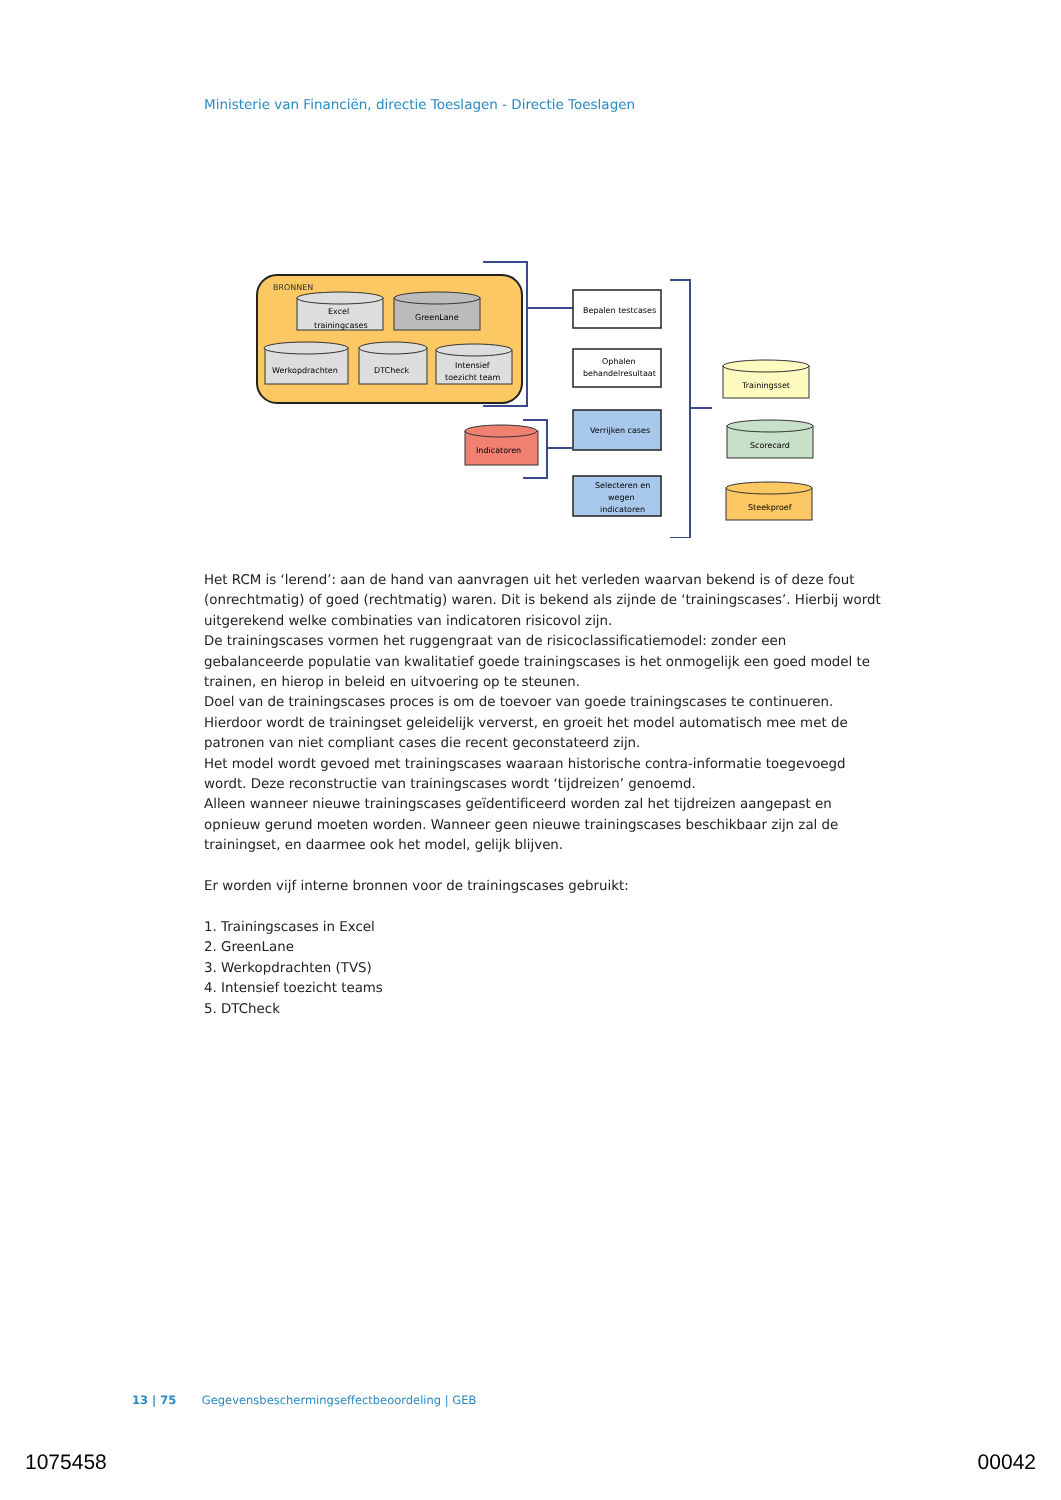Ministerie van Financiën, directie Toeslagen - Directie Toeslagen
BRONNEN
Excel
trainingcases
GreenLane
Werkopdrachten
DTCheck
Intensief
toezicht team
Bepalen testcases
Ophalen
behandelresultaat
Verrijken cases
Selecteren en
wegen
indicatoren
Indicatoren
Trainingsset
Scorecard
Steekproef
Het RCM is ‘lerend’: aan de hand van aanvragen uit het verleden waarvan bekend is of deze fout (onrechtmatig) of goed (rechtmatig) waren. Dit is bekend als zijnde de ‘trainingscases’. Hierbij wordt uitgerekend welke combinaties van indicatoren risicovol zijn.
De trainingscases vormen het ruggengraat van de risicoclassificatiemodel: zonder een gebalanceerde populatie van kwalitatief goede trainingscases is het onmogelijk een goed model te trainen, en hierop in beleid en uitvoering op te steunen.
Doel van de trainingscases proces is om de toevoer van goede trainingscases te continueren. Hierdoor wordt de trainingset geleidelijk ververst, en groeit het model automatisch mee met de patronen van niet compliant cases die recent geconstateerd zijn.
Het model wordt gevoed met trainingscases waaraan historische contra-informatie toegevoegd wordt. Deze reconstructie van trainingscases wordt ‘tijdreizen’ genoemd.
Alleen wanneer nieuwe trainingscases geïdentificeerd worden zal het tijdreizen aangepast en opnieuw gerund moeten worden. Wanneer geen nieuwe trainingscases beschikbaar zijn zal de trainingset, en daarmee ook het model, gelijk blijven.
Er worden vijf interne bronnen voor de trainingscases gebruikt:
1. Trainingscases in Excel
2. GreenLane
3. Werkopdrachten (TVS)
4. Intensief toezicht teams
5. DTCheck
13 | 75 Gegevensbeschermingseffectbeoordeling | GEB
1075458 00042